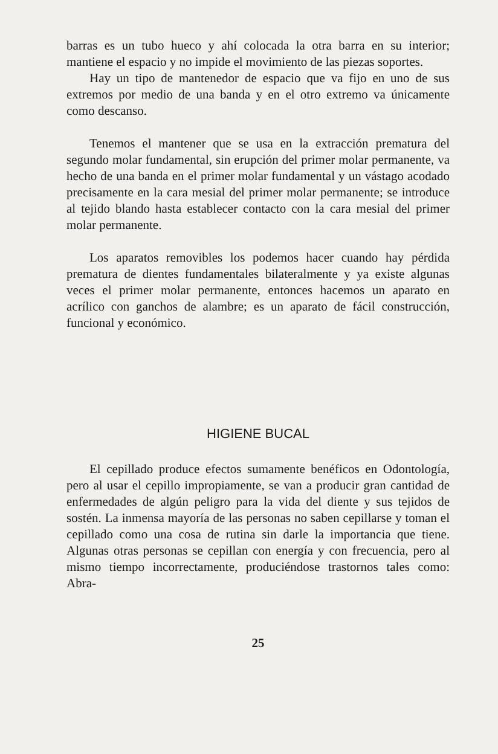barras es un tubo hueco y ahí colocada la otra barra en su interior; mantiene el espacio y no impide el movimiento de las piezas soportes.
Hay un tipo de mantenedor de espacio que va fijo en uno de sus extremos por medio de una banda y en el otro extremo va únicamente como descanso.
Tenemos el mantener que se usa en la extracción prematura del segundo molar fundamental, sin erupción del primer molar permanente, va hecho de una banda en el primer molar fundamental y un vástago acodado precisamente en la cara mesial del primer molar permanente; se introduce al tejido blando hasta establecer contacto con la cara mesial del primer molar permanente.
Los aparatos removibles los podemos hacer cuando hay pérdida prematura de dientes fundamentales bilateralmente y ya existe algunas veces el primer molar permanente, entonces hacemos un aparato en acrílico con ganchos de alambre; es un aparato de fácil construcción, funcional y económico.
HIGIENE BUCAL
El cepillado produce efectos sumamente benéficos en Odontología, pero al usar el cepillo impropiamente, se van a producir gran cantidad de enfermedades de algún peligro para la vida del diente y sus tejidos de sostén. La inmensa mayoría de las personas no saben cepillarse y toman el cepillado como una cosa de rutina sin darle la importancia que tiene. Algunas otras personas se cepillan con energía y con frecuencia, pero al mismo tiempo incorrectamente, produciéndose trastornos tales como: Abra-
25